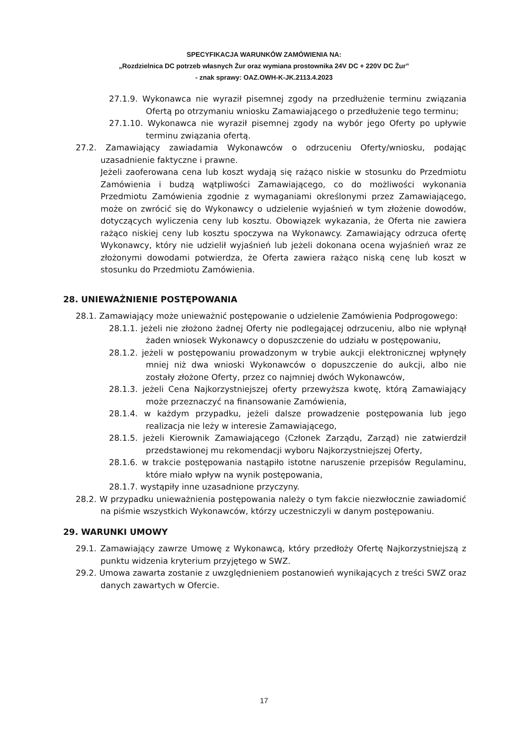SPECYFIKACJA WARUNKÓW ZAMÓWIENIA NA:
„Rozdzielnica DC potrzeb własnych Żur oraz wymiana prostownika 24V DC + 220V DC Żur”
- znak sprawy: OAZ.OWH-K-JK.2113.4.2023
27.1.9. Wykonawca nie wyraził pisemnej zgody na przedłużenie terminu związania Ofertą po otrzymaniu wniosku Zamawiającego o przedłużenie tego terminu;
27.1.10. Wykonawca nie wyraził pisemnej zgody na wybór jego Oferty po upływie terminu związania ofertą.
27.2. Zamawiający zawiadamia Wykonawców o odrzuceniu Oferty/wniosku, podając uzasadnienie faktyczne i prawne.
Jeżeli zaoferowana cena lub koszt wydają się rażąco niskie w stosunku do Przedmiotu Zamówienia i budzą wątpliwości Zamawiającego, co do możliwości wykonania Przedmiotu Zamówienia zgodnie z wymaganiami określonymi przez Zamawiającego, może on zwrócić się do Wykonawcy o udzielenie wyjaśnień w tym złożenie dowodów, dotyczących wyliczenia ceny lub kosztu. Obowiązek wykazania, że Oferta nie zawiera rażąco niskiej ceny lub kosztu spoczywa na Wykonawcy. Zamawiający odrzuca ofertę Wykonawcy, który nie udzielił wyjaśnień lub jeżeli dokonana ocena wyjaśnień wraz ze złożonymi dowodami potwierdza, że Oferta zawiera rażąco niską cenę lub koszt w stosunku do Przedmiotu Zamówienia.
28. UNIEWAŻNIENIE POSTĘPOWANIA
28.1. Zamawiający może unieważnić postępowanie o udzielenie Zamówienia Podprogowego:
28.1.1. jeżeli nie złożono żadnej Oferty nie podlegającej odrzuceniu, albo nie wpłynął żaden wniosek Wykonawcy o dopuszczenie do udziału w postępowaniu,
28.1.2. jeżeli w postępowaniu prowadzonym w trybie aukcji elektronicznej wpłynęły mniej niż dwa wnioski Wykonawców o dopuszczenie do aukcji, albo nie zostały złożone Oferty, przez co najmniej dwóch Wykonawców,
28.1.3. jeżeli Cena Najkorzystniejszej oferty przewyższa kwotę, którą Zamawiający może przeznaczyć na finansowanie Zamówienia,
28.1.4. w każdym przypadku, jeżeli dalsze prowadzenie postępowania lub jego realizacja nie leży w interesie Zamawiającego,
28.1.5. jeżeli Kierownik Zamawiającego (Członek Zarządu, Zarząd) nie zatwierdził przedstawionej mu rekomendacji wyboru Najkorzystniejszej Oferty,
28.1.6. w trakcie postępowania nastąpiło istotne naruszenie przepisów Regulaminu, które miało wpływ na wynik postępowania,
28.1.7. wystąpiły inne uzasadnione przyczyny.
28.2. W przypadku unieważnienia postępowania należy o tym fakcie niezwłocznie zawiadomić na piśmie wszystkich Wykonawców, którzy uczestniczyli w danym postępowaniu.
29. WARUNKI UMOWY
29.1. Zamawiający zawrze Umowę z Wykonawcą, który przedłoży Ofertę Najkorzystniejszą z punktu widzenia kryterium przyjętego w SWZ.
29.2. Umowa zawarta zostanie z uwzględnieniem postanowień wynikających z treści SWZ oraz danych zawartych w Ofercie.
17